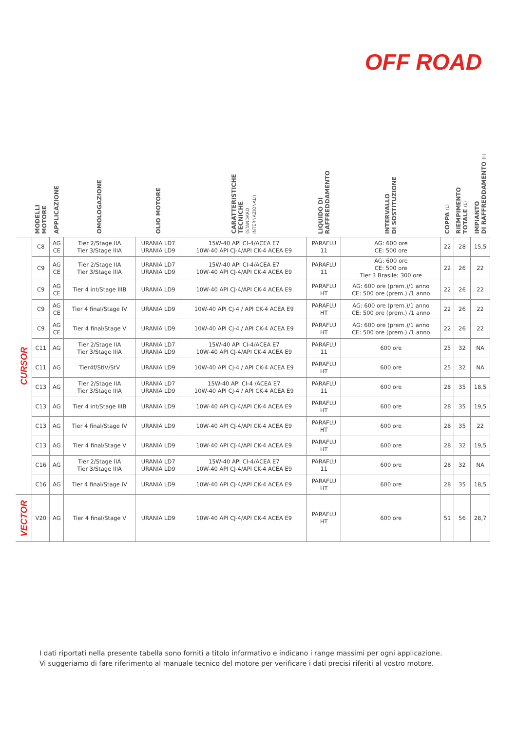OFF ROAD
| | MODELLI MOTORE | APPLICAZIONE | OMOLOGAZIONE | OLIO MOTORE | CARATTERISTICHE TECNICHE (STANDARD INTERNAZIONALI) | LIQUIDO DI RAFFREDDAMENTO | INTERVALLO DI SOSTITUZIONE | COPPA (L) | RIEMPIMENTO TOTALE (L) | IMPIANTO DI RAFFREDDAMENTO (L) |
| --- | --- | --- | --- | --- | --- | --- | --- | --- | --- | --- |
| CURSOR | C8 | AG CE | Tier 2/Stage IIA Tier 3/Stage IIIA | URANIA LD7 URANIA LD9 | 15W-40 API CI-4/ACEA E7 10W-40 API CJ-4/API CK-4 ACEA E9 | PARAFLU 11 | AG: 600 ore CE: 500 ore | 22 | 28 | 15,5 |
| | C9 | AG CE | Tier 2/Stage IIA Tier 3/Stage IIIA | URANIA LD7 URANIA LD9 | 15W-40 API CI-4/ACEA E7 10W-40 API CJ-4/API CK-4 ACEA E9 | PARAFLU 11 | AG: 600 ore CE: 500 ore Tier 3 Brasile: 300 ore | 22 | 26 | 22 |
| | C9 | AG CE | Tier 4 int/Stage IIIB | URANIA LD9 | 10W-40 API CJ-4/API CK-4 ACEA E9 | PARAFLU HT | AG: 600 ore (prem.)/1 anno CE: 500 ore (prem.) /1 anno | 22 | 26 | 22 |
| | C9 | AG CE | Tier 4 final/Stage IV | URANIA LD9 | 10W-40 API CJ-4 / API CK-4 ACEA E9 | PARAFLU HT | AG: 600 ore (prem.)/1 anno CE: 500 ore (prem.) /1 anno | 22 | 26 | 22 |
| | C9 | AG CE | Tier 4 final/Stage V | URANIA LD9 | 10W-40 API CJ-4 / API CK-4 ACEA E9 | PARAFLU HT | AG: 600 ore (prem.)/1 anno CE: 500 ore (prem.) /1 anno | 22 | 26 | 22 |
| | C11 | AG | Tier 2/Stage IIA Tier 3/Stage IIIA | URANIA LD7 URANIA LD9 | 15W-40 API CI-4/ACEA E7 10W-40 API CJ-4/API CK-4 ACEA E9 | PARAFLU 11 | 600 ore | 25 | 32 | NA |
| | C11 | AG | Tier4f/StIV/StV | URANIA LD9 | 10W-40 API CJ-4 / API CK-4 ACEA E9 | PARAFLU HT | 600 ore | 25 | 32 | NA |
| | C13 | AG | Tier 2/Stage IIA Tier 3/Stage IIIA | URANIA LD7 URANIA LD9 | 15W-40 API CI-4 /ACEA E7 10W-40 API CJ-4 / API CK-4 ACEA E9 | PARAFLU 11 | 600 ore | 28 | 35 | 18,5 |
| | C13 | AG | Tier 4 int/Stage IIIB | URANIA LD9 | 10W-40 API CJ-4/API CK-4 ACEA E9 | PARAFLU HT | 600 ore | 28 | 35 | 19,5 |
| | C13 | AG | Tier 4 final/Stage IV | URANIA LD9 | 10W-40 API CJ-4/API CK-4 ACEA E9 | PARAFLU HT | 600 ore | 28 | 35 | 22 |
| | C13 | AG | Tier 4 final/Stage V | URANIA LD9 | 10W-40 API CJ-4/API CK-4 ACEA E9 | PARAFLU HT | 600 ore | 28 | 32 | 19,5 |
| | C16 | AG | Tier 2/Stage IIA Tier 3/Stage IIIA | URANIA LD7 URANIA LD9 | 15W-40 API CI-4/ACEA E7 10W-40 API CJ-4/API CK-4 ACEA E9 | PARAFLU 11 | 600 ore | 28 | 32 | NA |
| | C16 | AG | Tier 4 final/Stage IV | URANIA LD9 | 10W-40 API CJ-4/API CK-4 ACEA E9 | PARAFLU HT | 600 ore | 28 | 35 | 18,5 |
| VECTOR | V20 | AG | Tier 4 final/Stage V | URANIA LD9 | 10W-40 API CJ-4/API CK-4 ACEA E9 | PARAFLU HT | 600 ore | 51 | 56 | 28,7 |
I dati riportati nella presente tabella sono forniti a titolo informativo e indicano i range massimi per ogni applicazione.
Vi suggeriamo di fare riferimento al manuale tecnico del motore per verificare i dati precisi riferiti al vostro motore.